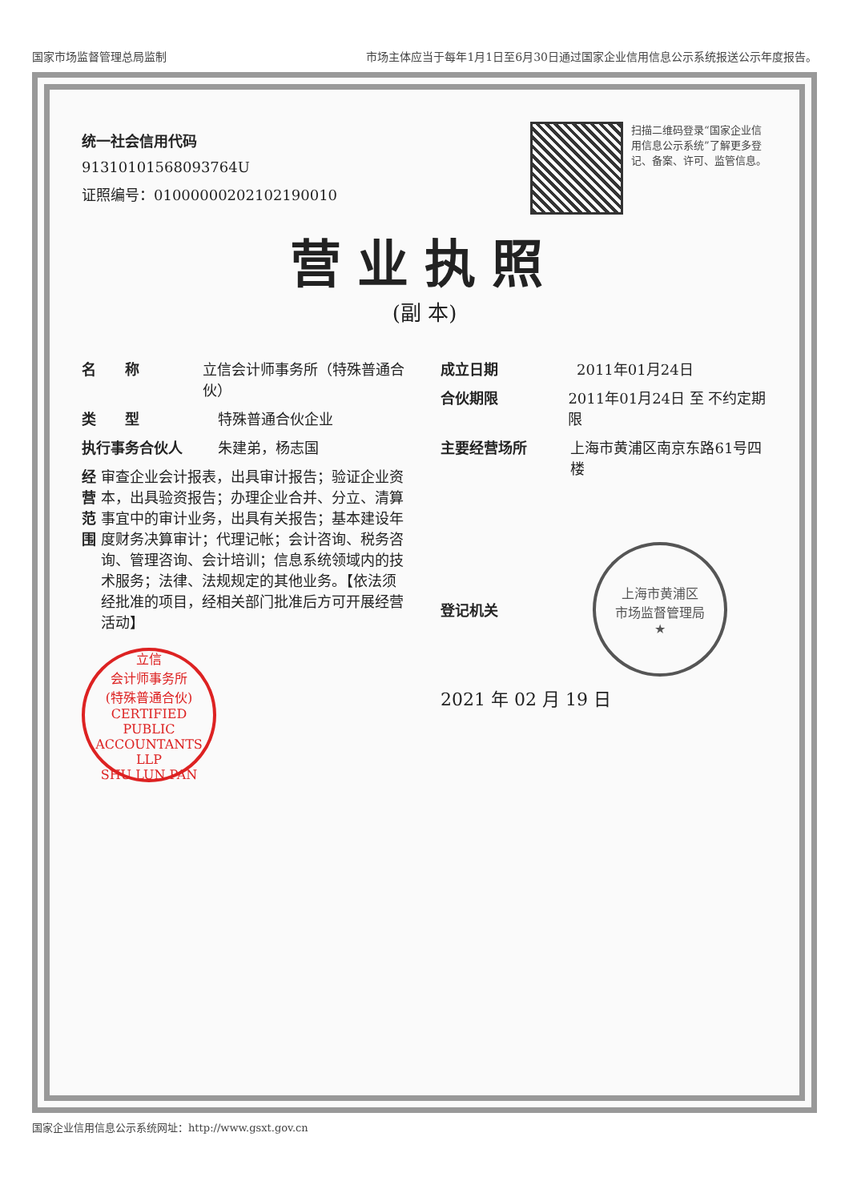国家市场监督管理总局监制 市场主体应当于每年1月1日至6月30日通过国家企业信用信息公示系统报送公示年度报告。
统一社会信用代码
91310101568093764U
证照编号：01000000202102190010
扫描二维码登录“国家企业信用信息公示系统”了解更多登记、备案、许可、监管信息。
营业执照
(副 本)
名　　称 立信会计师事务所（特殊普通合伙）
类　　型 特殊普通合伙企业
执行事务合伙人 朱建弟，杨志国
经营范围 审查企业会计报表，出具审计报告；验证企业资本，出具验资报告；办理企业合并、分立、清算事宜中的审计业务，出具有关报告；基本建设年度财务决算审计；代理记帐；会计咨询、税务咨询、管理咨询、会计培训；信息系统领域内的技术服务；法律、法规规定的其他业务。【依法须经批准的项目，经相关部门批准后方可开展经营活动】
立信
会计师事务所
(特殊普通合伙)
CERTIFIED PUBLIC ACCOUNTANTS LLP
SHU LUN PAN
成立日期 2011年01月24日
合伙期限 2011年01月24日 至 不约定期限
主要经营场所 上海市黄浦区南京东路61号四楼
登记机关
上海市黄浦区
市场监督管理局
★
2021 年 02 月 19 日
国家企业信用信息公示系统网址：http://www.gsxt.gov.cn